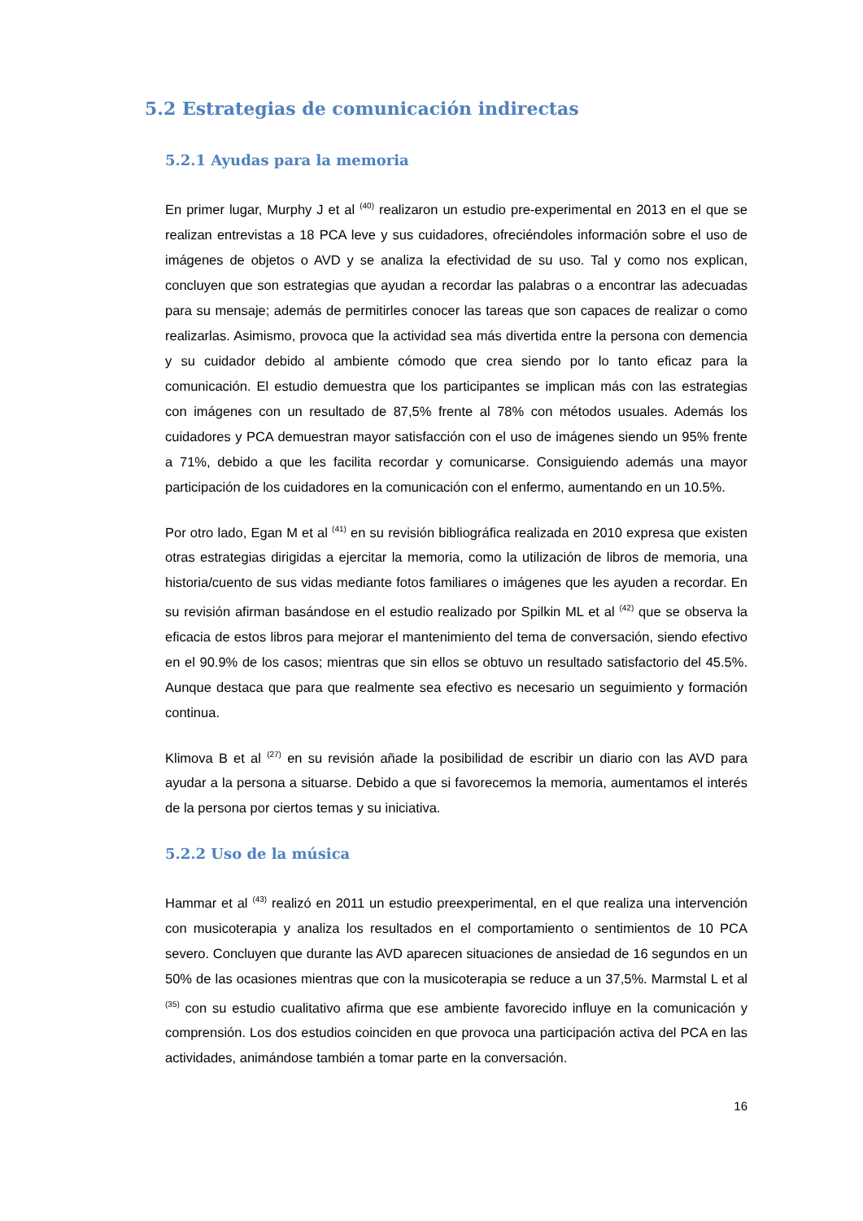5.2 Estrategias de comunicación indirectas
5.2.1 Ayudas para la memoria
En primer lugar, Murphy J et al <sup>(40)</sup> realizaron un estudio pre-experimental en 2013 en el que se realizan entrevistas a 18 PCA leve y sus cuidadores, ofreciéndoles información sobre el uso de imágenes de objetos o AVD y se analiza la efectividad de su uso. Tal y como nos explican, concluyen que son estrategias que ayudan a recordar las palabras o a encontrar las adecuadas para su mensaje; además de permitirles conocer las tareas que son capaces de realizar o como realizarlas. Asimismo, provoca que la actividad sea más divertida entre la persona con demencia y su cuidador debido al ambiente cómodo que crea siendo por lo tanto eficaz para la comunicación. El estudio demuestra que los participantes se implican más con las estrategias con imágenes con un resultado de 87,5% frente al 78% con métodos usuales. Además los cuidadores y PCA demuestran mayor satisfacción con el uso de imágenes siendo un 95% frente a 71%, debido a que les facilita recordar y comunicarse. Consiguiendo además una mayor participación de los cuidadores en la comunicación con el enfermo, aumentando en un 10.5%.
Por otro lado, Egan M et al <sup>(41)</sup> en su revisión bibliográfica realizada en 2010 expresa que existen otras estrategias dirigidas a ejercitar la memoria, como la utilización de libros de memoria, una historia/cuento de sus vidas mediante fotos familiares o imágenes que les ayuden a recordar. En su revisión afirman basándose en el estudio realizado por Spilkin ML et al <sup>(42)</sup> que se observa la eficacia de estos libros para mejorar el mantenimiento del tema de conversación, siendo efectivo en el 90.9% de los casos; mientras que sin ellos se obtuvo un resultado satisfactorio del 45.5%. Aunque destaca que para que realmente sea efectivo es necesario un seguimiento y formación continua.
Klimova B et al <sup>(27)</sup> en su revisión añade la posibilidad de escribir un diario con las AVD para ayudar a la persona a situarse. Debido a que si favorecemos la memoria, aumentamos el interés de la persona por ciertos temas y su iniciativa.
5.2.2 Uso de la música
Hammar et al <sup>(43)</sup> realizó en 2011 un estudio preexperimental, en el que realiza una intervención con musicoterapia y analiza los resultados en el comportamiento o sentimientos de 10 PCA severo. Concluyen que durante las AVD aparecen situaciones de ansiedad de 16 segundos en un 50% de las ocasiones mientras que con la musicoterapia se reduce a un 37,5%. Marmstal L et al <sup>(35)</sup> con su estudio cualitativo afirma que ese ambiente favorecido influye en la comunicación y comprensión. Los dos estudios coinciden en que provoca una participación activa del PCA en las actividades, animándose también a tomar parte en la conversación.
16